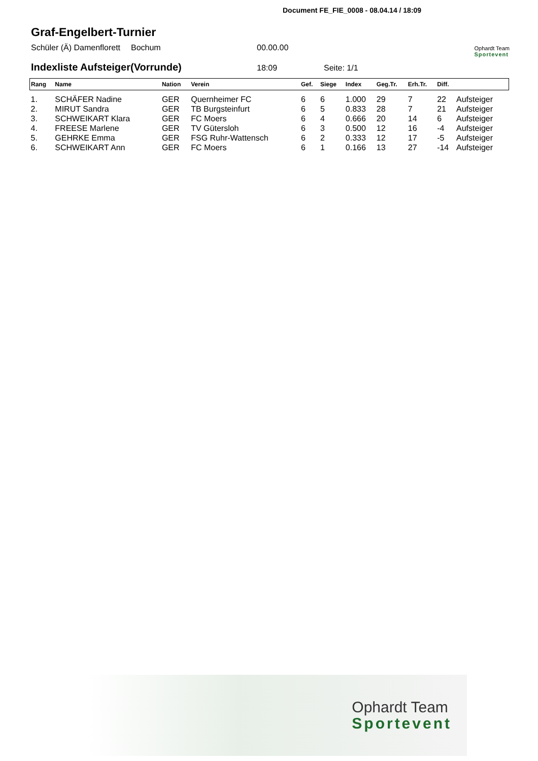Document FE_FIE_0008 - 08.04.14 / 18:09
Graf-Engelbert-Turnier
Schüler (Ä) Damenflorett Bochum 00.00.00 Ophardt Team
Sportevent
Indexliste Aufsteiger(Vorrunde)
18:09 Seite: 1/1
| Rang | Name | Nation | Verein | Gef. | Siege | Index | Geg.Tr. | Erh.Tr. | Diff. | |
| --- | --- | --- | --- | --- | --- | --- | --- | --- | --- | --- |
| 1. | SCHÄFER Nadine | GER | Quernheimer FC | 6 | 6 | 1.000 | 29 | 7 | 22 | Aufsteiger |
| 2. | MIRUT Sandra | GER | TB Burgsteinfurt | 6 | 5 | 0.833 | 28 | 7 | 21 | Aufsteiger |
| 3. | SCHWEIKART Klara | GER | FC Moers | 6 | 4 | 0.666 | 20 | 14 | 6 | Aufsteiger |
| 4. | FREESE Marlene | GER | TV Gütersloh | 6 | 3 | 0.500 | 12 | 16 | -4 | Aufsteiger |
| 5. | GEHRKE Emma | GER | FSG Ruhr-Wattensch | 6 | 2 | 0.333 | 12 | 17 | -5 | Aufsteiger |
| 6. | SCHWEIKART Ann | GER | FC Moers | 6 | 1 | 0.166 | 13 | 27 | -14 | Aufsteiger |
Ophardt Team
Sportevent